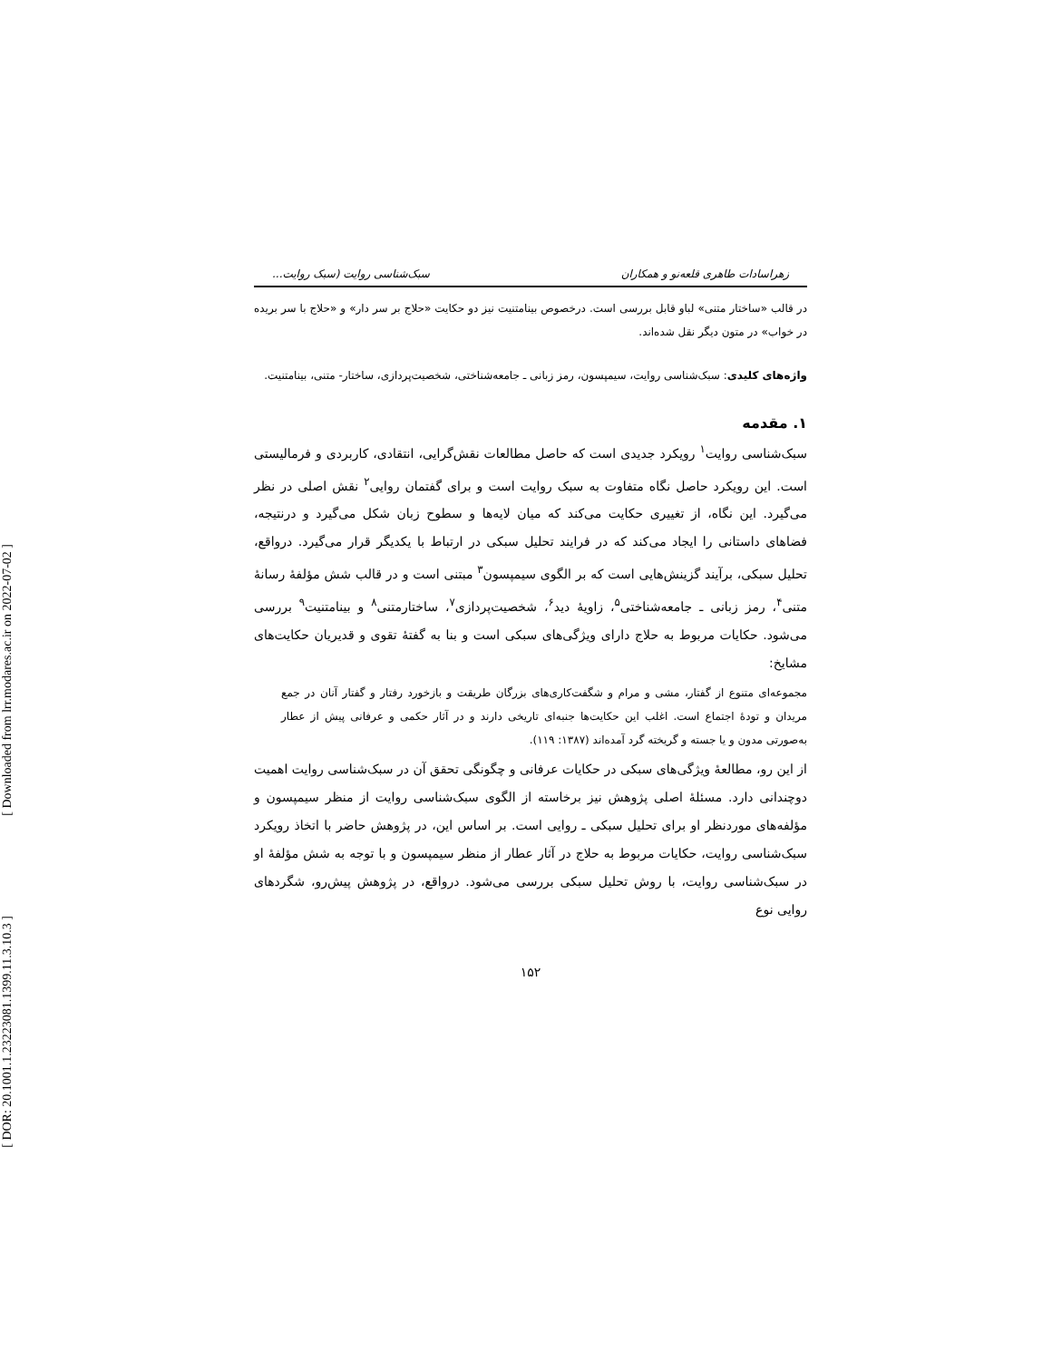[ Downloaded from lrr.modares.ac.ir on 2022-07-02 ]
[ DOR: 20.1001.1.23223081.1399.11.3.10.3 ]
زهراسادات طاهری قلعه‌نو و همکاران سبک‌شناسی روایت (سبک روایت...
در قالب «ساختار متنی» لباو قابل بررسی است. درخصوص بینامتنیت نیز دو حکایت «حلاج بر سر دار» و «حلاج با سر بریده در خواب» در متون دیگر نقل شده‌اند.
واژه‌های کلیدی: سبک‌شناسی روایت، سیمپسون، رمز زبانی ـ جامعه‌شناختی، شخصیت‌پردازی، ساختار- متنی، بینامتنیت.
۱. مقدمه
سبک‌شناسی روایت<sup>۱</sup> رویکرد جدیدی است که حاصل مطالعات نقش‌گرایی، انتقادی، کاربردی و فرمالیستی است. این رویکرد حاصل نگاه متفاوت به سبک روایت است و برای گفتمان روایی<sup>۲</sup> نقش اصلی در نظر می‌گیرد. این نگاه، از تغییری حکایت می‌کند که میان لایه‌ها و سطوح زبان شکل می‌گیرد و درنتیجه، فضاهای داستانی را ایجاد می‌کند که در فرایند تحلیل سبکی در ارتباط با یکدیگر قرار می‌گیرد. درواقع، تحلیل سبکی، برآیند گزینش‌هایی است که بر الگوی سیمپسون<sup>۳</sup> مبتنی است و در قالب شش مؤلفهٔ رسانهٔ متنی<sup>۴</sup>، رمز زبانی ـ جامعه‌شناختی<sup>۵</sup>، زاویهٔ دید<sup>۶</sup>، شخصیت‌پردازی<sup>۷</sup>، ساختارمتنی<sup>۸</sup> و بینامتنیت<sup>۹</sup> بررسی می‌شود. حکایات مربوط به حلاج دارای ویژگی‌های سبکی است و بنا به گفتهٔ تقوی و قدیریان حکایت‌های مشایخ:
مجموعه‌ای متنوع از گفتار، مشی و مرام و شگفت‌کاری‌های بزرگان طریقت و بازخورد رفتار و گفتار آنان در جمع مریدان و تودهٔ اجتماع است. اغلب این حکایت‌ها جنبه‌ای تاریخی دارند و در آثار حکمی و عرفانی پیش از عطار به‌صورتی مدون و یا جسته و گریخته گرد آمده‌اند (۱۳۸۷: ۱۱۹).
از این رو، مطالعهٔ ویژگی‌های سبکی در حکایات عرفانی و چگونگی تحقق آن در سبک‌شناسی روایت اهمیت دوچندانی دارد. مسئلهٔ اصلی پژوهش نیز برخاسته از الگوی سبک‌شناسی روایت از منظر سیمپسون و مؤلفه‌های موردنظر او برای تحلیل سبکی ـ روایی است. بر اساس این، در پژوهش حاضر با اتخاذ رویکرد سبک‌شناسی روایت، حکایات مربوط به حلاج در آثار عطار از منظر سیمپسون و با توجه به شش مؤلفهٔ او در سبک‌شناسی روایت، با روش تحلیل سبکی بررسی می‌شود. درواقع، در پژوهش پیش‌رو، شگردهای روایی نوع
۱۵۲